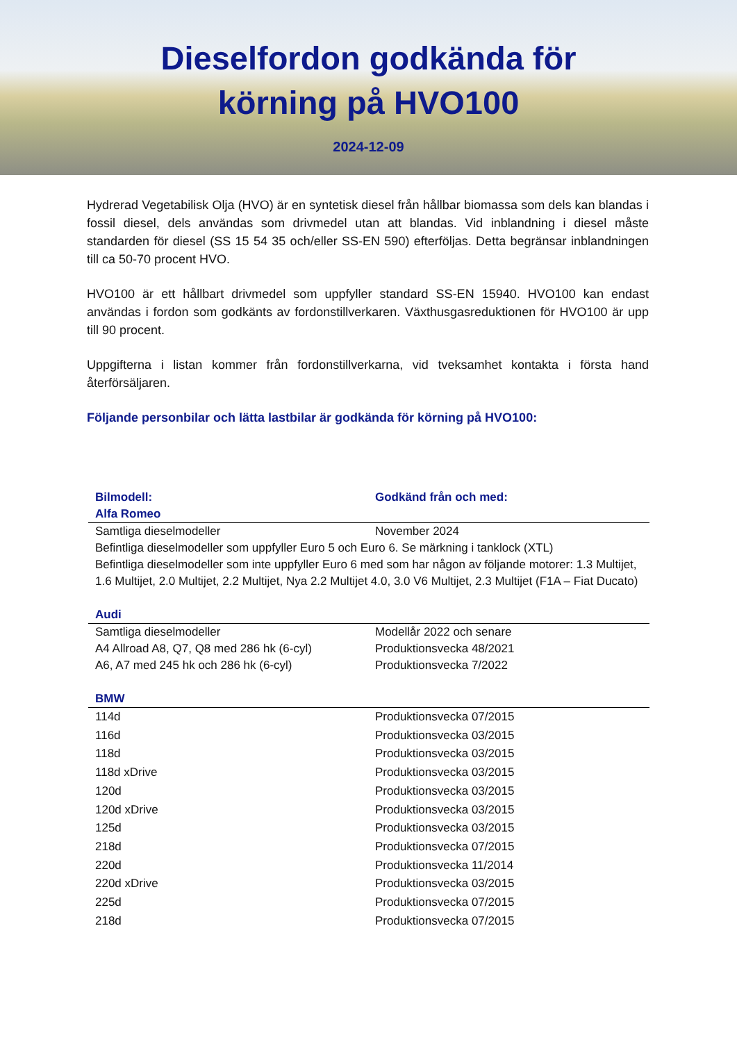Dieselfordon godkända för
körning på HVO100
2024-12-09
Hydrerad Vegetabilisk Olja (HVO) är en syntetisk diesel från hållbar biomassa som dels kan blandas i fossil diesel, dels användas som drivmedel utan att blandas. Vid inblandning i diesel måste standarden för diesel (SS 15 54 35 och/eller SS-EN 590) efterföljas. Detta begränsar inblandningen till ca 50-70 procent HVO.
HVO100 är ett hållbart drivmedel som uppfyller standard SS-EN 15940. HVO100 kan endast användas i fordon som godkänts av fordonstillverkaren. Växthusgasreduktionen för HVO100 är upp till 90 procent.
Uppgifterna i listan kommer från fordonstillverkarna, vid tveksamhet kontakta i första hand återförsäljaren.
Följande personbilar och lätta lastbilar är godkända för körning på HVO100:
| Bilmodell: | Godkänd från och med: |
| --- | --- |
| Alfa Romeo | |
| Samtliga dieselmodeller | November 2024 |
| Befintliga dieselmodeller som uppfyller Euro 5 och Euro 6. Se märkning i tanklock (XTL) | |
| Befintliga dieselmodeller som inte uppfyller Euro 6 med som har någon av följande motorer: 1.3 Multijet, 1.6 Multijet, 2.0 Multijet, 2.2 Multijet, Nya 2.2 Multijet 4.0, 3.0 V6 Multijet, 2.3 Multijet (F1A – Fiat Ducato) | |
| Audi | |
| Samtliga dieselmodeller | Modellår 2022 och senare |
| A4 Allroad A8, Q7, Q8 med 286 hk (6-cyl) | Produktionsvecka 48/2021 |
| A6, A7 med 245 hk och 286 hk (6-cyl) | Produktionsvecka 7/2022 |
| BMW | |
| 114d | Produktionsvecka 07/2015 |
| 116d | Produktionsvecka 03/2015 |
| 118d | Produktionsvecka 03/2015 |
| 118d xDrive | Produktionsvecka 03/2015 |
| 120d | Produktionsvecka 03/2015 |
| 120d xDrive | Produktionsvecka 03/2015 |
| 125d | Produktionsvecka 03/2015 |
| 218d | Produktionsvecka 07/2015 |
| 220d | Produktionsvecka 11/2014 |
| 220d xDrive | Produktionsvecka 03/2015 |
| 225d | Produktionsvecka 07/2015 |
| 218d | Produktionsvecka 07/2015 |